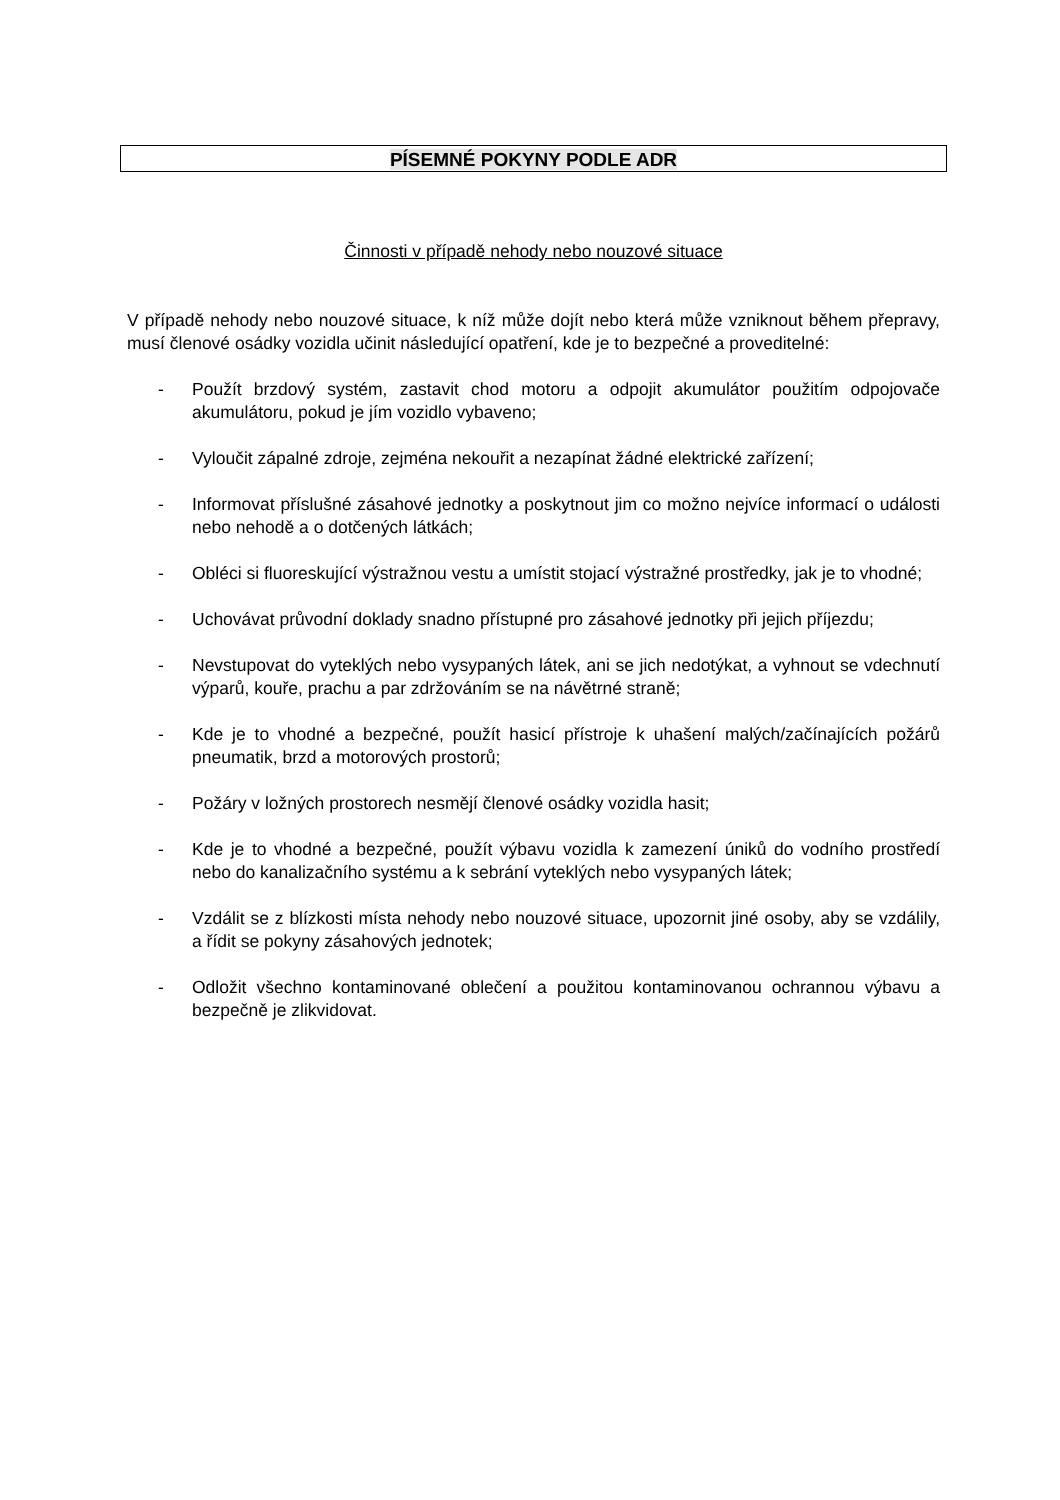PÍSEMNÉ POKYNY PODLE ADR
Činnosti v případě nehody nebo nouzové situace
V případě nehody nebo nouzové situace, k níž může dojít nebo která může vzniknout během přepravy, musí členové osádky vozidla učinit následující opatření, kde je to bezpečné a proveditelné:
- Použít brzdový systém, zastavit chod motoru a odpojit akumulátor použitím odpojovače akumulátoru, pokud je jím vozidlo vybaveno;
- Vyloučit zápalné zdroje, zejména nekouřit a nezapínat žádné elektrické zařízení;
- Informovat příslušné zásahové jednotky a poskytnout jim co možno nejvíce informací o události nebo nehodě a o dotčených látkách;
- Obléci si fluoreskující výstražnou vestu a umístit stojací výstražné prostředky, jak je to vhodné;
- Uchovávat průvodní doklady snadno přístupné pro zásahové jednotky při jejich příjezdu;
- Nevstupovat do vyteklých nebo vysypaných látek, ani se jich nedotýkat, a vyhnout se vdechnutí výparů, kouře, prachu a par zdržováním se na návětrné straně;
- Kde je to vhodné a bezpečné, použít hasicí přístroje k uhašení malých/začínajících požárů pneumatik, brzd a motorových prostorů;
- Požáry v ložných prostorech nesmějí členové osádky vozidla hasit;
- Kde je to vhodné a bezpečné, použít výbavu vozidla k zamezení úniků do vodního prostředí nebo do kanalizačního systému a k sebrání vyteklých nebo vysypaných látek;
- Vzdálit se z blízkosti místa nehody nebo nouzové situace, upozornit jiné osoby, aby se vzdálily, a řídit se pokyny zásahových jednotek;
- Odložit všechno kontaminované oblečení a použitou kontaminovanou ochrannou výbavu a bezpečně je zlikvidovat.